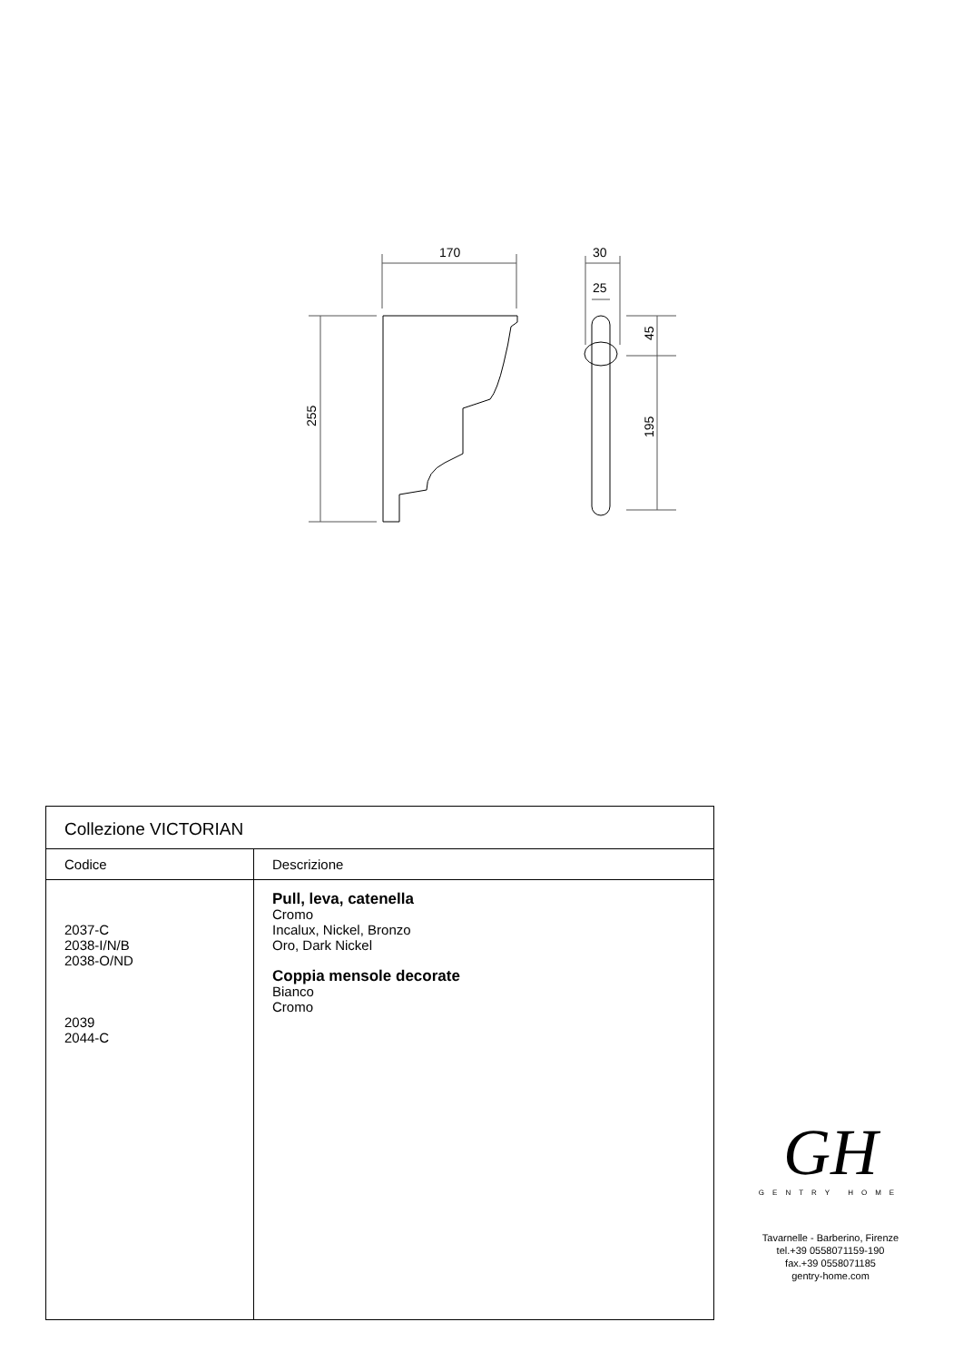170
30
25
255
45
195
| Collezione VICTORIAN | |
| --- | --- |
| Codice | Descrizione |
| 2037-C 2038-I/N/B 2038-O/ND 2039 2044-C | Pull, leva, catenella Cromo Incalux, Nickel, Bronzo Oro, Dark Nickel Coppia mensole decorate Bianco Cromo |
GH
GENTRY HOME
Tavarnelle - Barberino, Firenze
tel.+39 0558071159-190
fax.+39 0558071185
gentry-home.com